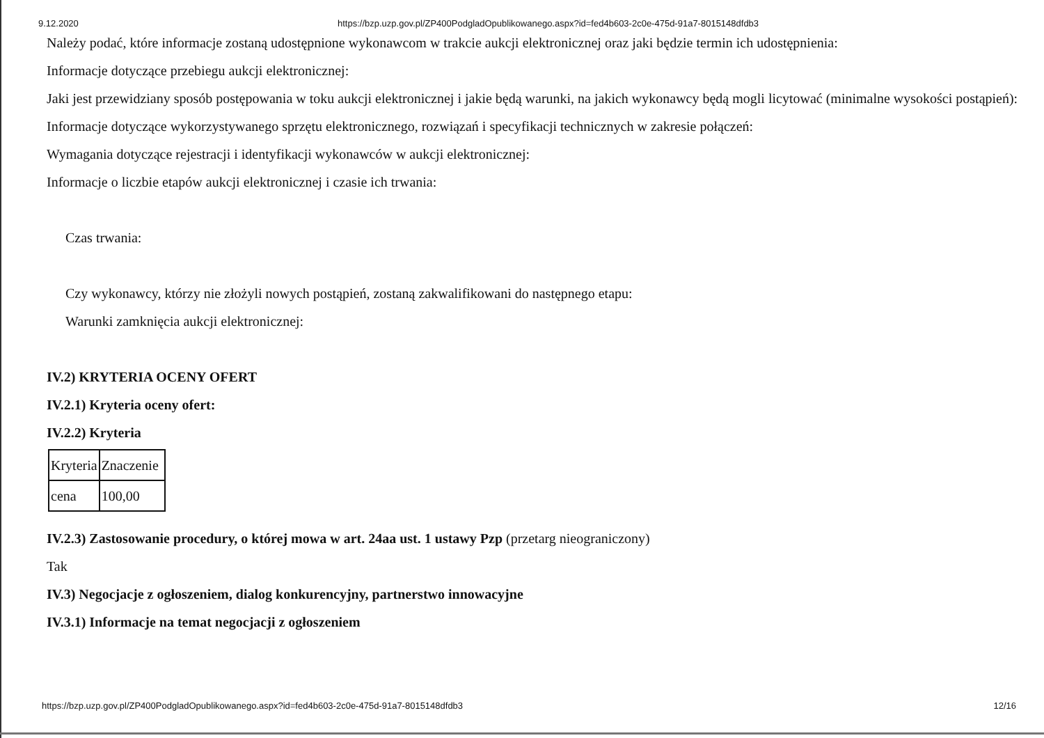9.12.2020 https://bzp.uzp.gov.pl/ZP400PodgladOpublikowanego.aspx?id=fed4b603-2c0e-475d-91a7-8015148dfdb3
Należy podać, które informacje zostaną udostępnione wykonawcom w trakcie aukcji elektronicznej oraz jaki będzie termin ich udostępnienia:
Informacje dotyczące przebiegu aukcji elektronicznej:
Jaki jest przewidziany sposób postępowania w toku aukcji elektronicznej i jakie będą warunki, na jakich wykonawcy będą mogli licytować (minimalne wysokości postąpień):
Informacje dotyczące wykorzystywanego sprzętu elektronicznego, rozwiązań i specyfikacji technicznych w zakresie połączeń:
Wymagania dotyczące rejestracji i identyfikacji wykonawców w aukcji elektronicznej:
Informacje o liczbie etapów aukcji elektronicznej i czasie ich trwania:
Czas trwania:
Czy wykonawcy, którzy nie złożyli nowych postąpień, zostaną zakwalifikowani do następnego etapu:
Warunki zamknięcia aukcji elektronicznej:
IV.2) KRYTERIA OCENY OFERT
IV.2.1) Kryteria oceny ofert:
IV.2.2) Kryteria
| Kryteria | Znaczenie |
| cena | 100,00 |
IV.2.3) Zastosowanie procedury, o której mowa w art. 24aa ust. 1 ustawy Pzp (przetarg nieograniczony)
Tak
IV.3) Negocjacje z ogłoszeniem, dialog konkurencyjny, partnerstwo innowacyjne
IV.3.1) Informacje na temat negocjacji z ogłoszeniem
https://bzp.uzp.gov.pl/ZP400PodgladOpublikowanego.aspx?id=fed4b603-2c0e-475d-91a7-8015148dfdb3 12/16